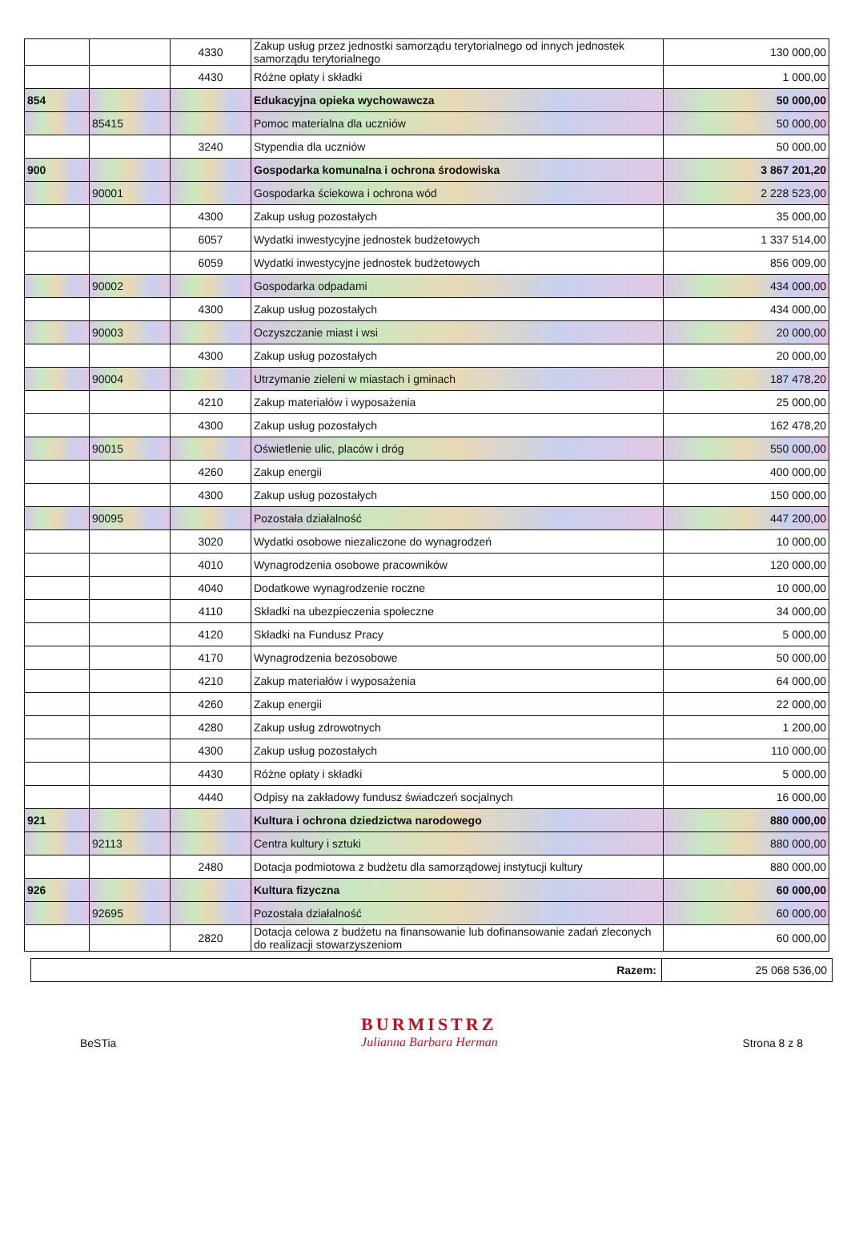| | | 4330 | Zakup usług przez jednostki samorządu terytorialnego od innych jednostek samorządu terytorialnego | 130 000,00 |
| | | 4430 | Różne opłaty i składki | 1 000,00 |
| 854 | | | Edukacyjna opieka wychowawcza | 50 000,00 |
| | 85415 | | Pomoc materialna dla uczniów | 50 000,00 |
| | | 3240 | Stypendia dla uczniów | 50 000,00 |
| 900 | | | Gospodarka komunalna i ochrona środowiska | 3 867 201,20 |
| | 90001 | | Gospodarka ściekowa i ochrona wód | 2 228 523,00 |
| | | 4300 | Zakup usług pozostałych | 35 000,00 |
| | | 6057 | Wydatki inwestycyjne jednostek budżetowych | 1 337 514,00 |
| | | 6059 | Wydatki inwestycyjne jednostek budżetowych | 856 009,00 |
| | 90002 | | Gospodarka odpadami | 434 000,00 |
| | | 4300 | Zakup usług pozostałych | 434 000,00 |
| | 90003 | | Oczyszczanie miast i wsi | 20 000,00 |
| | | 4300 | Zakup usług pozostałych | 20 000,00 |
| | 90004 | | Utrzymanie zieleni w miastach i gminach | 187 478,20 |
| | | 4210 | Zakup materiałów i wyposażenia | 25 000,00 |
| | | 4300 | Zakup usług pozostałych | 162 478,20 |
| | 90015 | | Oświetlenie ulic, placów i dróg | 550 000,00 |
| | | 4260 | Zakup energii | 400 000,00 |
| | | 4300 | Zakup usług pozostałych | 150 000,00 |
| | 90095 | | Pozostała działalność | 447 200,00 |
| | | 3020 | Wydatki osobowe niezaliczone do wynagrodzeń | 10 000,00 |
| | | 4010 | Wynagrodzenia osobowe pracowników | 120 000,00 |
| | | 4040 | Dodatkowe wynagrodzenie roczne | 10 000,00 |
| | | 4110 | Składki na ubezpieczenia społeczne | 34 000,00 |
| | | 4120 | Składki na Fundusz Pracy | 5 000,00 |
| | | 4170 | Wynagrodzenia bezosobowe | 50 000,00 |
| | | 4210 | Zakup materiałów i wyposażenia | 64 000,00 |
| | | 4260 | Zakup energii | 22 000,00 |
| | | 4280 | Zakup usług zdrowotnych | 1 200,00 |
| | | 4300 | Zakup usług pozostałych | 110 000,00 |
| | | 4430 | Różne opłaty i składki | 5 000,00 |
| | | 4440 | Odpisy na zakładowy fundusz świadczeń socjalnych | 16 000,00 |
| 921 | | | Kultura i ochrona dziedzictwa narodowego | 880 000,00 |
| | 92113 | | Centra kultury i sztuki | 880 000,00 |
| | | 2480 | Dotacja podmiotowa z budżetu dla samorządowej instytucji kultury | 880 000,00 |
| 926 | | | Kultura fizyczna | 60 000,00 |
| | 92695 | | Pozostała działalność | 60 000,00 |
| | | 2820 | Dotacja celowa z budżetu na finansowanie lub dofinansowanie zadań zleconych do realizacji stowarzyszeniom | 60 000,00 |
Razem: 25 068 536,00
BeSTia
BURMISTRZ
Julianna Barbara Herman
Strona 8 z 8